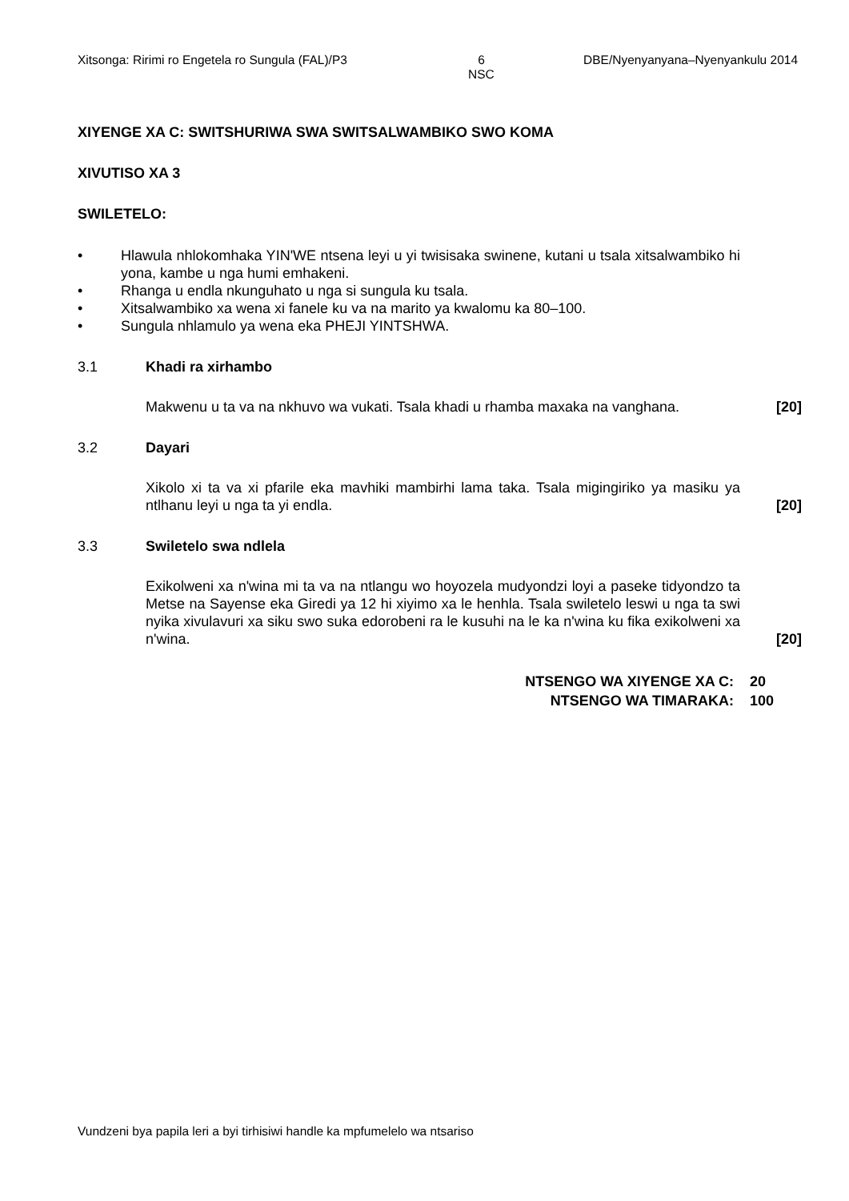Xitsonga: Ririmi ro Engetela ro Sungula (FAL)/P3 6
NSC DBE/Nyenyanyana–Nyenyankulu 2014
XIYENGE XA C: SWITSHURIWA SWA SWITSALWAMBIKO SWO KOMA
XIVUTISO XA 3
SWILETELO:
• Hlawula nhlokomhaka YIN'WE ntsena leyi u yi twisisaka swinene, kutani u tsala xitsalwambiko hi yona, kambe u nga humi emhakeni.
• Rhanga u endla nkunguhato u nga si sungula ku tsala.
• Xitsalwambiko xa wena xi fanele ku va na marito ya kwalomu ka 80–100.
• Sungula nhlamulo ya wena eka PHEJI YINTSHWA.
3.1 Khadi ra xirhambo
Makwenu u ta va na nkhuvo wa vukati. Tsala khadi u rhamba maxaka na vanghana. [20]
3.2 Dayari
Xikolo xi ta va xi pfarile eka mavhiki mambirhi lama taka. Tsala migingiriko ya masiku ya ntlhanu leyi u nga ta yi endla. [20]
3.3 Swiletelo swa ndlela
Exikolweni xa n'wina mi ta va na ntlangu wo hoyozela mudyondzi loyi a paseke tidyondzo ta Metse na Sayense eka Giredi ya 12 hi xiyimo xa le henhla. Tsala swiletelo leswi u nga ta swi nyika xivulavuri xa siku swo suka edorobeni ra le kusuhi na le ka n'wina ku fika exikolweni xa n'wina. [20]
NTSENGO WA XIYENGE XA C: 20 NTSENGO WA TIMARAKA: 100
Vundzeni bya papila leri a byi tirhisiwi handle ka mpfumelelo wa ntsariso